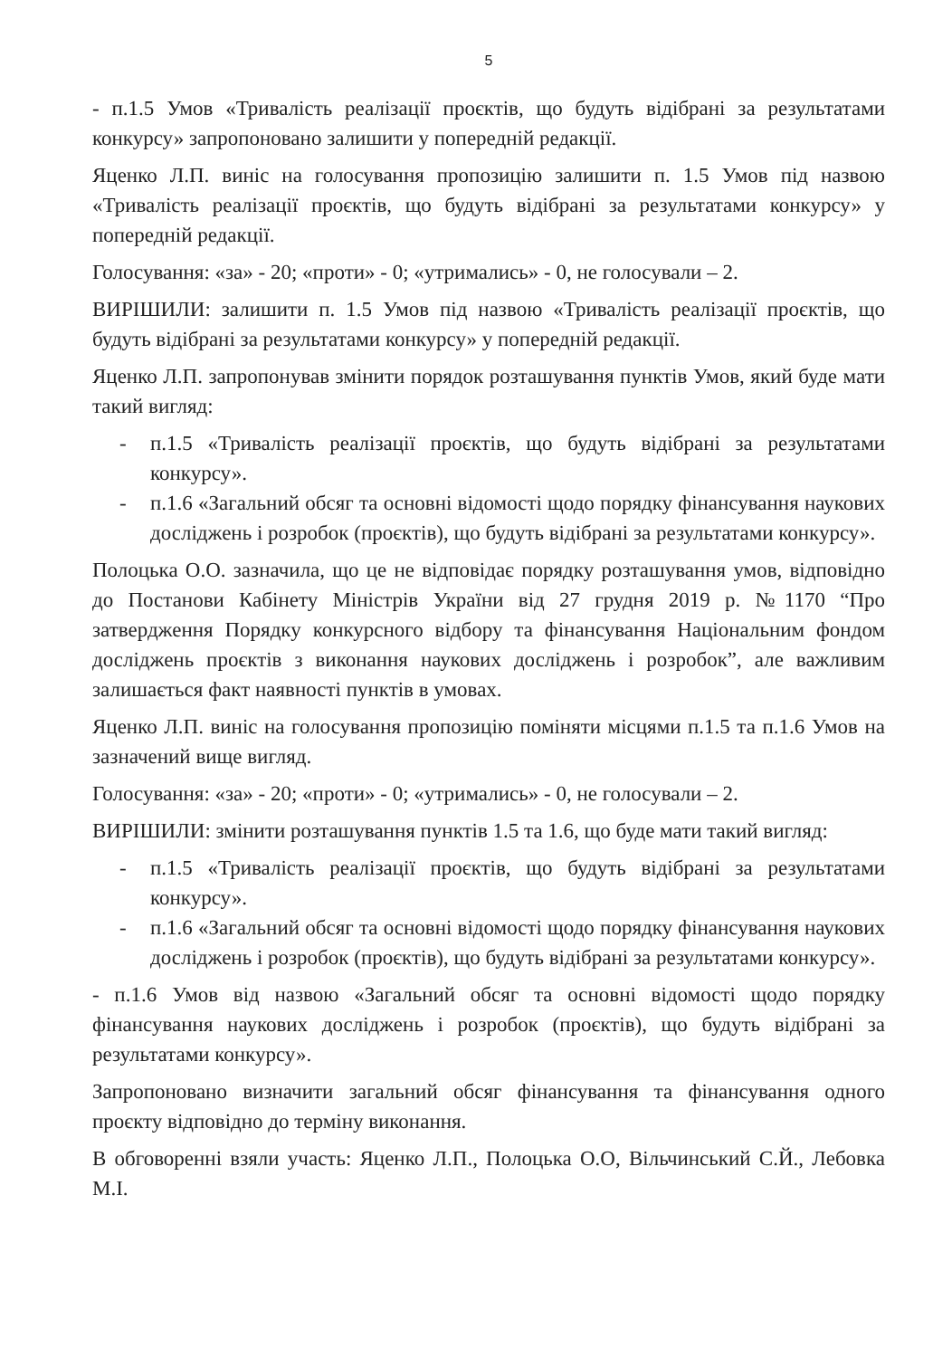5
- п.1.5 Умов «Тривалість реалізації проєктів, що будуть відібрані за результатами конкурсу» запропоновано залишити у попередній редакції.
Яценко Л.П. виніс на голосування пропозицію залишити п. 1.5 Умов під назвою «Тривалість реалізації проєктів, що будуть відібрані за результатами конкурсу» у попередній редакції.
Голосування: «за» - 20; «проти» - 0; «утримались» - 0, не голосували – 2.
ВИРІШИЛИ: залишити п. 1.5 Умов під назвою «Тривалість реалізації проєктів, що будуть відібрані за результатами конкурсу» у попередній редакції.
Яценко Л.П. запропонував змінити порядок розташування пунктів Умов, який буде мати такий вигляд:
- п.1.5 «Тривалість реалізації проєктів, що будуть відібрані за результатами конкурсу».
- п.1.6 «Загальний обсяг та основні відомості щодо порядку фінансування наукових досліджень і розробок (проєктів), що будуть відібрані за результатами конкурсу».
Полоцька О.О. зазначила, що це не відповідає порядку розташування умов, відповідно до Постанови Кабінету Міністрів України від 27 грудня 2019 р. №1170 “Про затвердження Порядку конкурсного відбору та фінансування Національним фондом досліджень проєктів з виконання наукових досліджень і розробок”, але важливим залишається факт наявності пунктів в умовах.
Яценко Л.П. виніс на голосування пропозицію поміняти місцями п.1.5 та п.1.6 Умов на зазначений вище вигляд.
Голосування: «за» - 20; «проти» - 0; «утримались» - 0, не голосували – 2.
ВИРІШИЛИ: змінити розташування пунктів 1.5 та 1.6, що буде мати такий вигляд:
- п.1.5 «Тривалість реалізації проєктів, що будуть відібрані за результатами конкурсу».
- п.1.6 «Загальний обсяг та основні відомості щодо порядку фінансування наукових досліджень і розробок (проєктів), що будуть відібрані за результатами конкурсу».
- п.1.6 Умов від назвою «Загальний обсяг та основні відомості щодо порядку фінансування наукових досліджень і розробок (проєктів), що будуть відібрані за результатами конкурсу».
Запропоновано визначити загальний обсяг фінансування та фінансування одного проєкту відповідно до терміну виконання.
В обговоренні взяли участь: Яценко Л.П., Полоцька О.О, Вільчинський С.Й., Лебовка М.І.